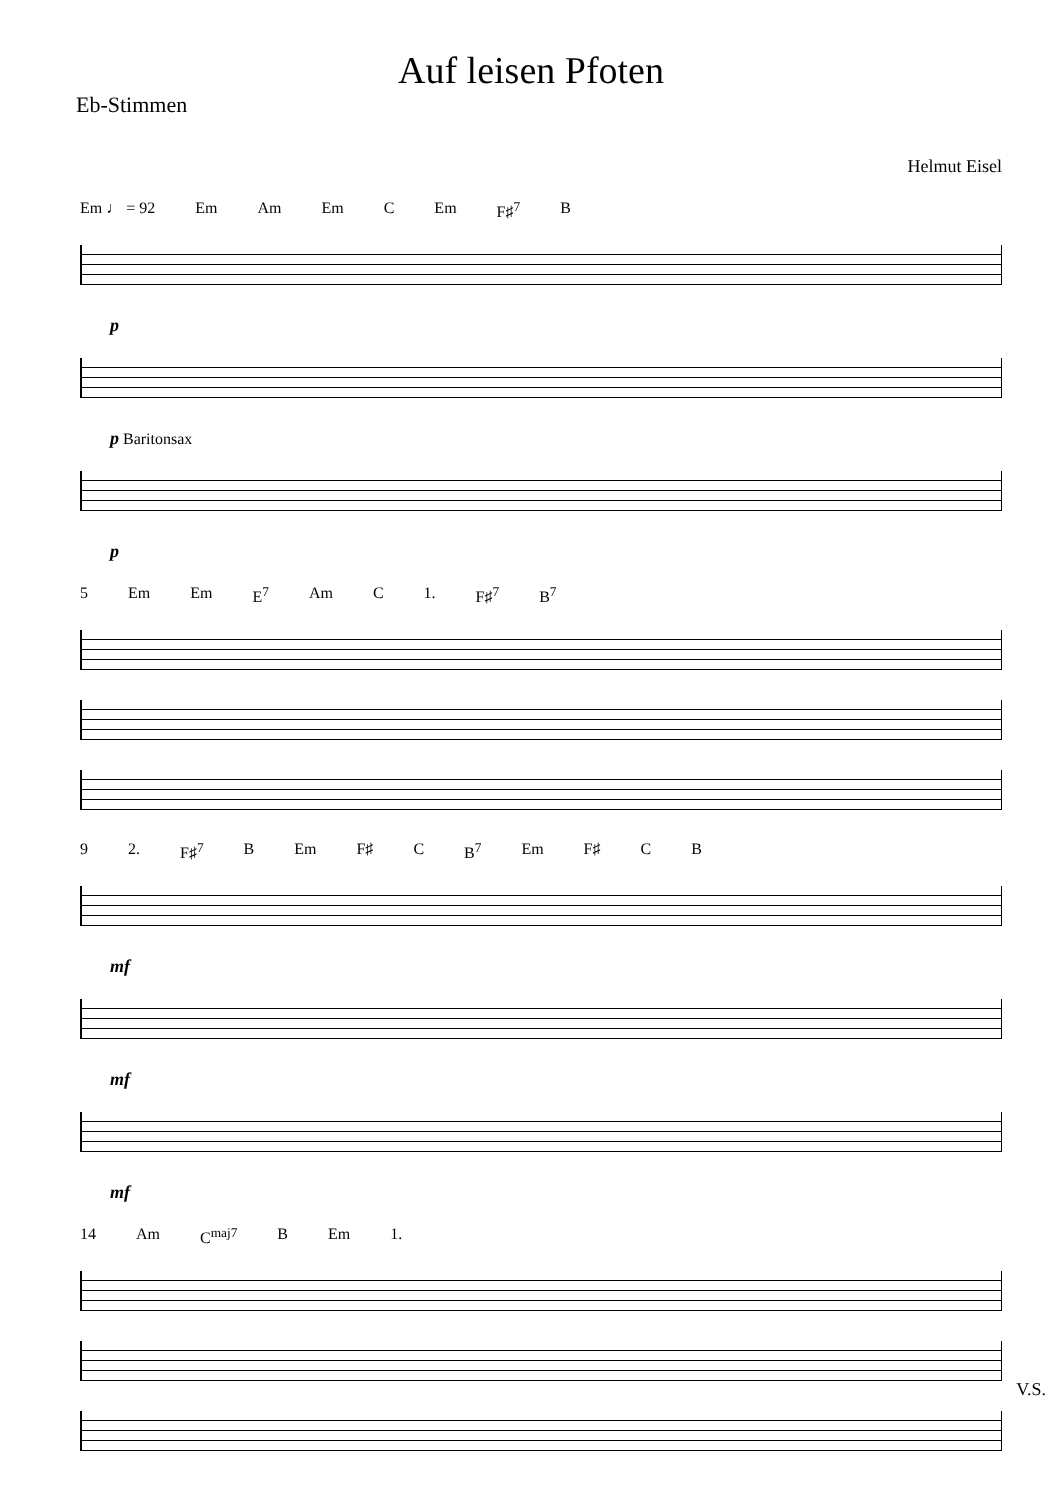Auf leisen Pfoten
Eb-Stimmen
Helmut Eisel
Em ♩ = 92 Em Am Em C Em F♯<sup>7</sup> B
p
p Baritonsax
p
5 Em Em E<sup>7</sup> Am C 1. F♯<sup>7</sup> B<sup>7</sup>
9 2. F♯<sup>7</sup> B Em F♯ C B<sup>7</sup> Em F♯ C B
mf
mf
mf
14 Am C<sup>maj7</sup> B Em 1.
V.S.